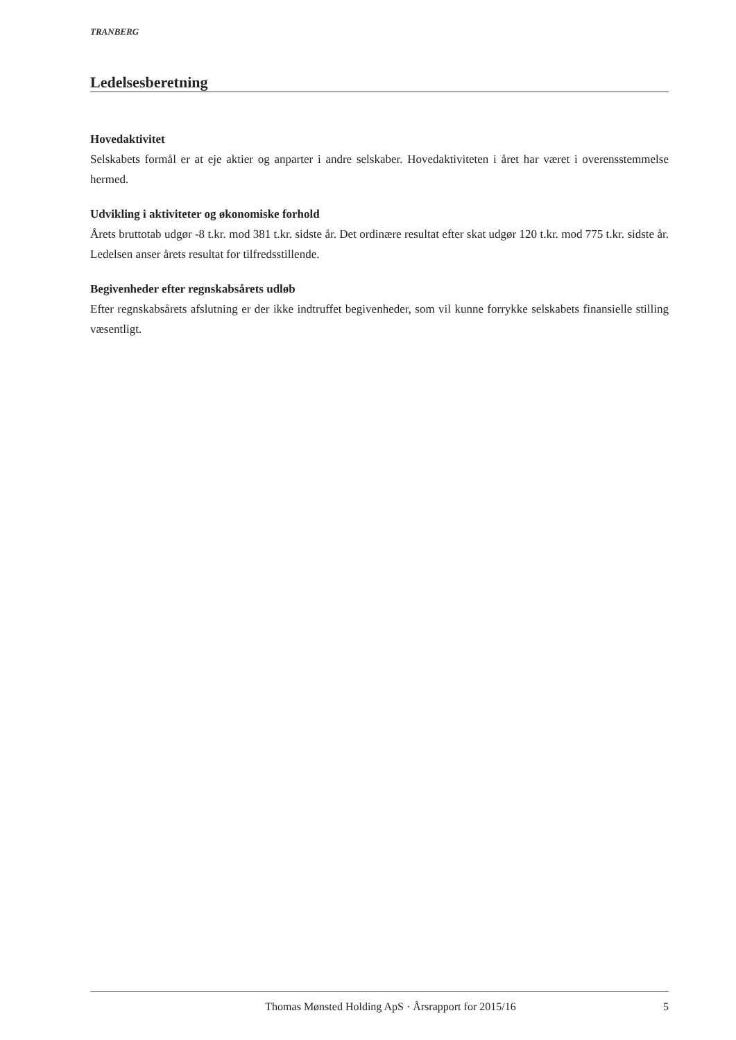TRANBERG
Ledelsesberetning
Hovedaktivitet
Selskabets formål er at eje aktier og anparter i andre selskaber. Hovedaktiviteten i året har været i overensstemmelse hermed.
Udvikling i aktiviteter og økonomiske forhold
Årets bruttotab udgør -8 t.kr. mod 381 t.kr. sidste år. Det ordinære resultat efter skat udgør 120 t.kr. mod 775 t.kr. sidste år. Ledelsen anser årets resultat for tilfredsstillende.
Begivenheder efter regnskabsårets udløb
Efter regnskabsårets afslutning er der ikke indtruffet begivenheder, som vil kunne forrykke selskabets finansielle stilling væsentligt.
Thomas Mønsted Holding ApS · Årsrapport for 2015/16 5